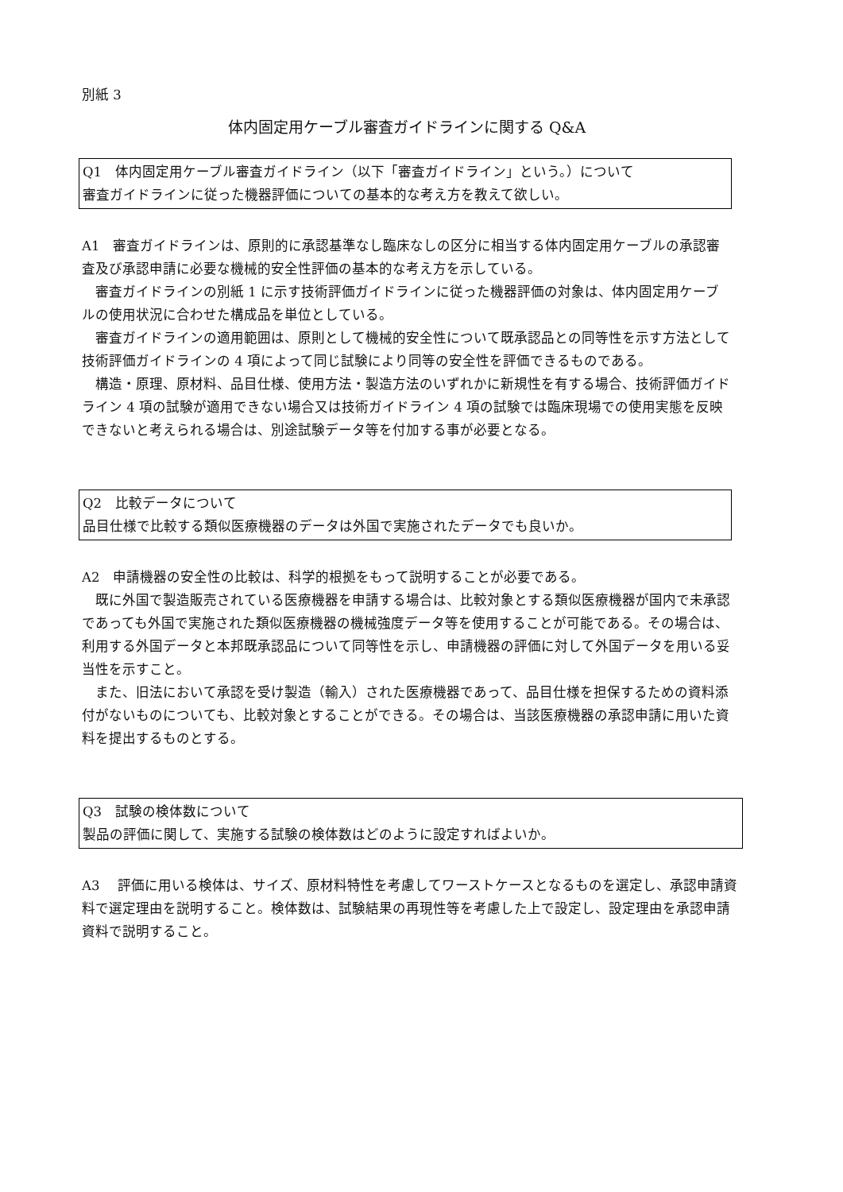別紙 3
体内固定用ケーブル審査ガイドラインに関する Q&A
Q1　体内固定用ケーブル審査ガイドライン（以下「審査ガイドライン」という。）について
審査ガイドラインに従った機器評価についての基本的な考え方を教えて欲しい。
A1　審査ガイドラインは、原則的に承認基準なし臨床なしの区分に相当する体内固定用ケーブルの承認審査及び承認申請に必要な機械的安全性評価の基本的な考え方を示している。
　審査ガイドラインの別紙 1 に示す技術評価ガイドラインに従った機器評価の対象は、体内固定用ケーブルの使用状況に合わせた構成品を単位としている。
　審査ガイドラインの適用範囲は、原則として機械的安全性について既承認品との同等性を示す方法として技術評価ガイドラインの 4 項によって同じ試験により同等の安全性を評価できるものである。
　構造・原理、原材料、品目仕様、使用方法・製造方法のいずれかに新規性を有する場合、技術評価ガイドライン 4 項の試験が適用できない場合又は技術ガイドライン 4 項の試験では臨床現場での使用実態を反映できないと考えられる場合は、別途試験データ等を付加する事が必要となる。
Q2　比較データについて
品目仕様で比較する類似医療機器のデータは外国で実施されたデータでも良いか。
A2　申請機器の安全性の比較は、科学的根拠をもって説明することが必要である。
　既に外国で製造販売されている医療機器を申請する場合は、比較対象とする類似医療機器が国内で未承認であっても外国で実施された類似医療機器の機械強度データ等を使用することが可能である。その場合は、利用する外国データと本邦既承認品について同等性を示し、申請機器の評価に対して外国データを用いる妥当性を示すこと。
　また、旧法において承認を受け製造（輸入）された医療機器であって、品目仕様を担保するための資料添付がないものについても、比較対象とすることができる。その場合は、当該医療機器の承認申請に用いた資料を提出するものとする。
Q3　試験の検体数について
製品の評価に関して、実施する試験の検体数はどのように設定すればよいか。
A3　 評価に用いる検体は、サイズ、原材料特性を考慮してワーストケースとなるものを選定し、承認申請資料で選定理由を説明すること。検体数は、試験結果の再現性等を考慮した上で設定し、設定理由を承認申請資料で説明すること。